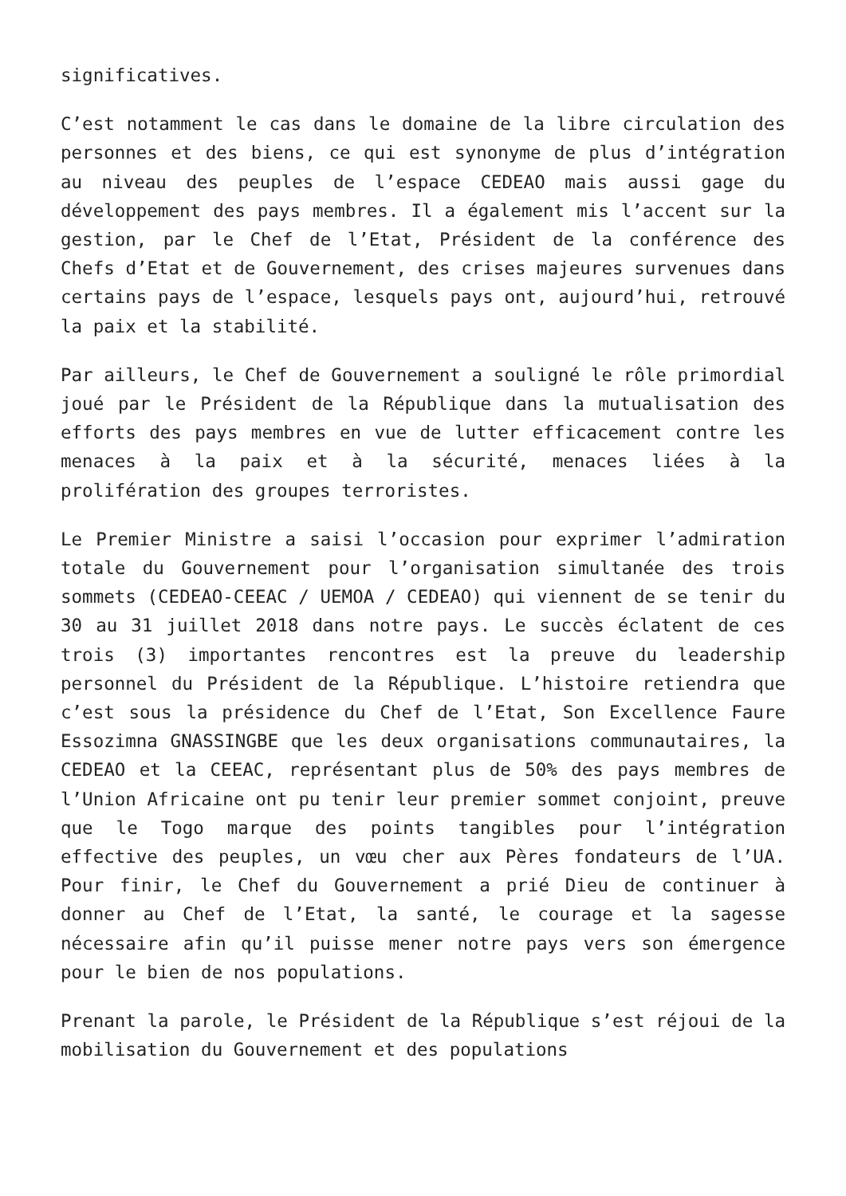significatives.
C’est notamment le cas dans le domaine de la libre circulation des personnes et des biens, ce qui est synonyme de plus d’intégration au niveau des peuples de l’espace CEDEAO mais aussi gage du développement des pays membres. Il a également mis l’accent sur la gestion, par le Chef de l’Etat, Président de la conférence des Chefs d’Etat et de Gouvernement, des crises majeures survenues dans certains pays de l’espace, lesquels pays ont, aujourd’hui, retrouvé la paix et la stabilité.
Par ailleurs, le Chef de Gouvernement a souligné le rôle primordial joué par le Président de la République dans la mutualisation des efforts des pays membres en vue de lutter efficacement contre les menaces à la paix et à la sécurité, menaces liées à la prolifération des groupes terroristes.
Le Premier Ministre a saisi l’occasion pour exprimer l’admiration totale du Gouvernement pour l’organisation simultanée des trois sommets (CEDEAO-CEEAC / UEMOA / CEDEAO) qui viennent de se tenir du 30 au 31 juillet 2018 dans notre pays. Le succès éclatent de ces trois (3) importantes rencontres est la preuve du leadership personnel du Président de la République. L’histoire retiendra que c’est sous la présidence du Chef de l’Etat, Son Excellence Faure Essozimna GNASSINGBE que les deux organisations communautaires, la CEDEAO et la CEEAC, représentant plus de 50% des pays membres de l’Union Africaine ont pu tenir leur premier sommet conjoint, preuve que le Togo marque des points tangibles pour l’intégration effective des peuples, un vœu cher aux Pères fondateurs de l’UA. Pour finir, le Chef du Gouvernement a prié Dieu de continuer à donner au Chef de l’Etat, la santé, le courage et la sagesse nécessaire afin qu’il puisse mener notre pays vers son émergence pour le bien de nos populations.
Prenant la parole, le Président de la République s’est réjoui de la mobilisation du Gouvernement et des populations